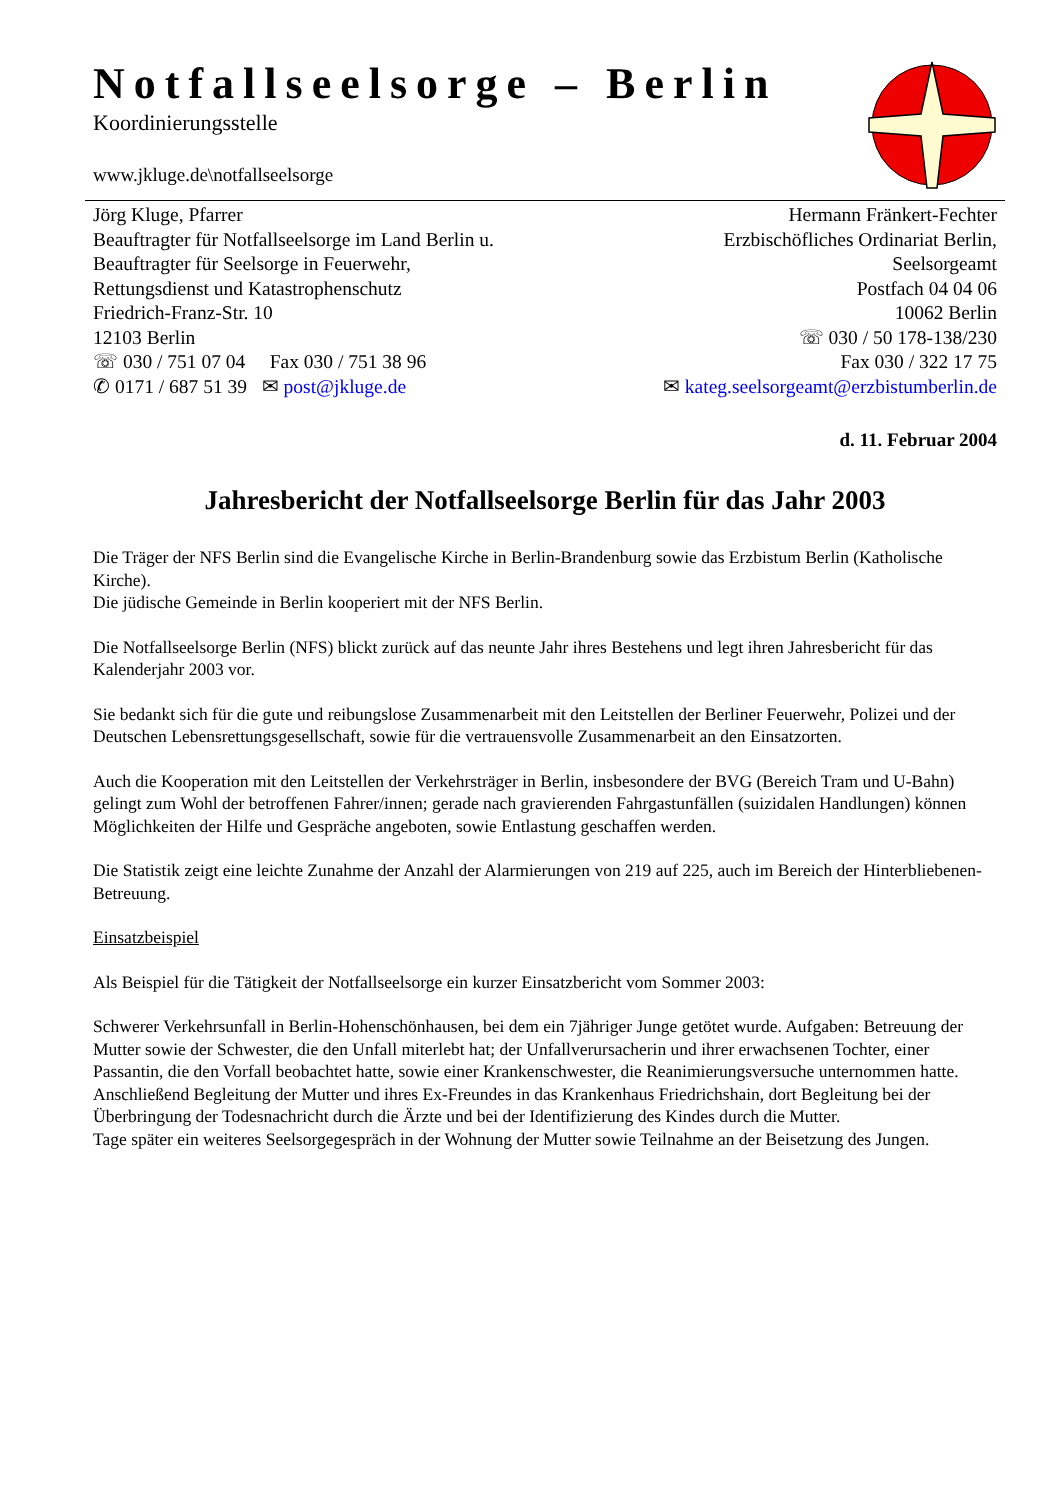Notfallseelsorge – Berlin
Koordinierungsstelle
www.jkluge.de\notfallseelsorge
Jörg Kluge, Pfarrer
Beauftragter für Notfallseelsorge im Land Berlin u.
Beauftragter für Seelsorge in Feuerwehr,
Rettungsdienst und Katastrophenschutz
Friedrich-Franz-Str. 10
12103 Berlin
☏ 030 / 751 07 04 Fax 030 / 751 38 96
✆ 0171 / 687 51 39 ✉ post@jkluge.de
Hermann Fränkert-Fechter
Erzbischöfliches Ordinariat Berlin,
Seelsorgeamt
Postfach 04 04 06
10062 Berlin
☏ 030 / 50 178-138/230
Fax 030 / 322 17 75
✉ kateg.seelsorgeamt@erzbistumberlin.de
d. 11. Februar 2004
Jahresbericht der Notfallseelsorge Berlin für das Jahr 2003
Die Träger der NFS Berlin sind die Evangelische Kirche in Berlin-Brandenburg sowie das Erzbistum Berlin (Katholische Kirche).
Die jüdische Gemeinde in Berlin kooperiert mit der NFS Berlin.
Die Notfallseelsorge Berlin (NFS) blickt zurück auf das neunte Jahr ihres Bestehens und legt ihren Jahresbericht für das Kalenderjahr 2003 vor.
Sie bedankt sich für die gute und reibungslose Zusammenarbeit mit den Leitstellen der Berliner Feuerwehr, Polizei und der Deutschen Lebensrettungsgesellschaft, sowie für die vertrauensvolle Zusammenarbeit an den Einsatzorten.
Auch die Kooperation mit den Leitstellen der Verkehrsträger in Berlin, insbesondere der BVG (Bereich Tram und U-Bahn) gelingt zum Wohl der betroffenen Fahrer/innen; gerade nach gravierenden Fahrgastunfällen (suizidalen Handlungen) können Möglichkeiten der Hilfe und Gespräche angeboten, sowie Entlastung geschaffen werden.
Die Statistik zeigt eine leichte Zunahme der Anzahl der Alarmierungen von 219 auf 225, auch im Bereich der Hinterbliebenen-Betreuung.
Einsatzbeispiel
Als Beispiel für die Tätigkeit der Notfallseelsorge ein kurzer Einsatzbericht vom Sommer 2003:
Schwerer Verkehrsunfall in Berlin-Hohenschönhausen, bei dem ein 7jähriger Junge getötet wurde. Aufgaben: Betreuung der Mutter sowie der Schwester, die den Unfall miterlebt hat; der Unfallverursacherin und ihrer erwachsenen Tochter, einer Passantin, die den Vorfall beobachtet hatte, sowie einer Krankenschwester, die Reanimierungsversuche unternommen hatte.
Anschließend Begleitung der Mutter und ihres Ex-Freundes in das Krankenhaus Friedrichshain, dort Begleitung bei der Überbringung der Todesnachricht durch die Ärzte und bei der Identifizierung des Kindes durch die Mutter.
Tage später ein weiteres Seelsorgegespräch in der Wohnung der Mutter sowie Teilnahme an der Beisetzung des Jungen.